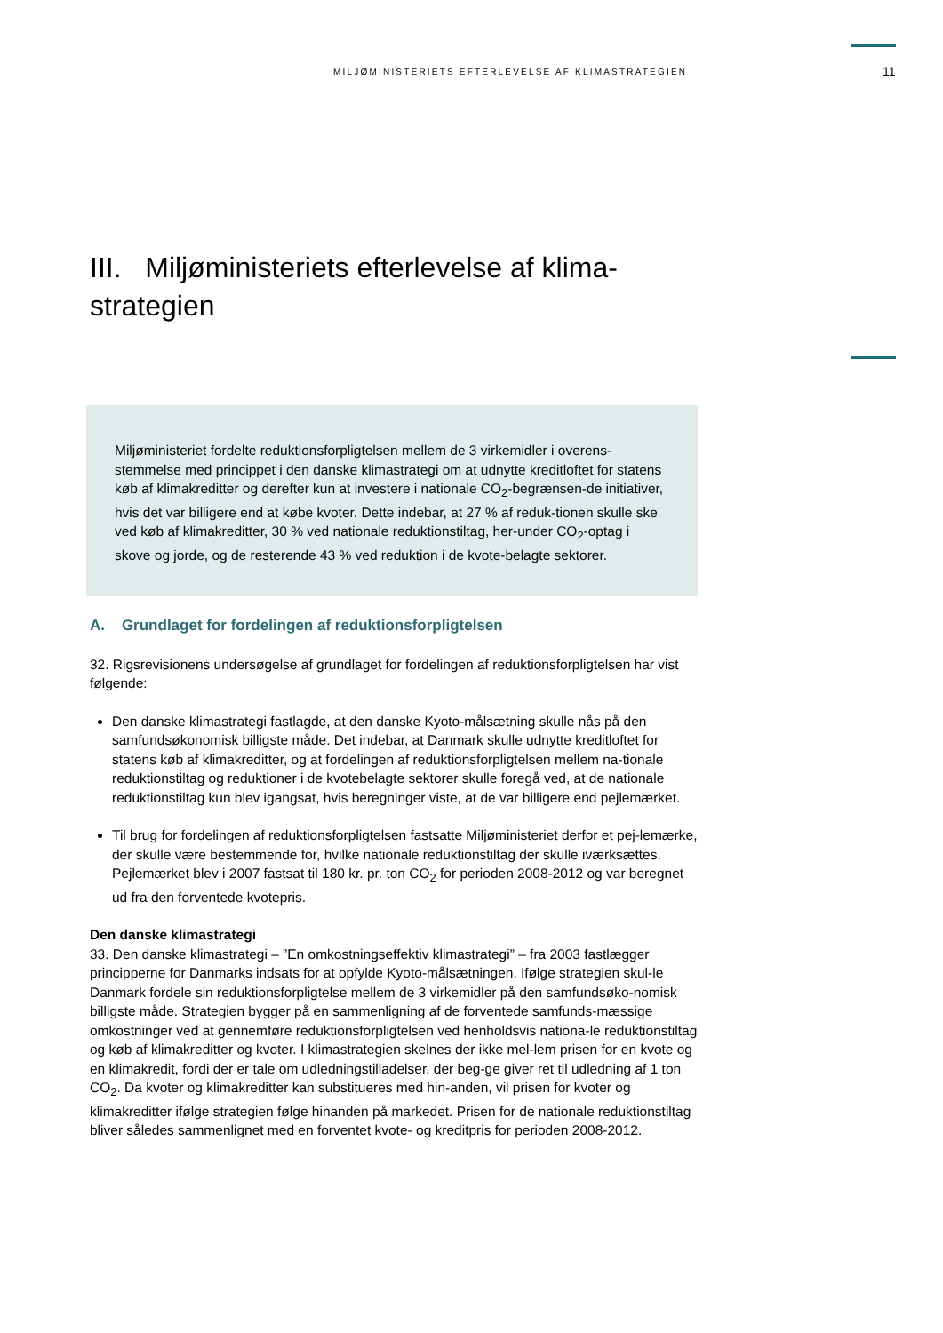MILJØMINISTERIETS EFTERLEVELSE AF KLIMASTRATEGIEN 11
III. Miljøministeriets efterlevelse af klima-
strategien
Miljøministeriet fordelte reduktionsforpligtelsen mellem de 3 virkemidler i overens-stemmelse med princippet i den danske klimastrategi om at udnytte kreditloftet for statens køb af klimakreditter og derefter kun at investere i nationale CO<sub>2</sub>-begrænsen-de initiativer, hvis det var billigere end at købe kvoter. Dette indebar, at 27 % af reduk-tionen skulle ske ved køb af klimakreditter, 30 % ved nationale reduktionstiltag, her-under CO<sub>2</sub>-optag i skove og jorde, og de resterende 43 % ved reduktion i de kvote-belagte sektorer.
A. Grundlaget for fordelingen af reduktionsforpligtelsen
32. Rigsrevisionens undersøgelse af grundlaget for fordelingen af reduktionsforpligtelsen har vist følgende:
Den danske klimastrategi fastlagde, at den danske Kyoto-målsætning skulle nås på den samfundsøkonomisk billigste måde. Det indebar, at Danmark skulle udnytte kreditloftet for statens køb af klimakreditter, og at fordelingen af reduktionsforpligtelsen mellem na-tionale reduktionstiltag og reduktioner i de kvotebelagte sektorer skulle foregå ved, at de nationale reduktionstiltag kun blev igangsat, hvis beregninger viste, at de var billigere end pejlemærket.
Til brug for fordelingen af reduktionsforpligtelsen fastsatte Miljøministeriet derfor et pej-lemærke, der skulle være bestemmende for, hvilke nationale reduktionstiltag der skulle iværksættes. Pejlemærket blev i 2007 fastsat til 180 kr. pr. ton CO<sub>2</sub> for perioden 2008-2012 og var beregnet ud fra den forventede kvotepris.
Den danske klimastrategi
33. Den danske klimastrategi – ”En omkostningseffektiv klimastrategi” – fra 2003 fastlægger principperne for Danmarks indsats for at opfylde Kyoto-målsætningen. Ifølge strategien skul-le Danmark fordele sin reduktionsforpligtelse mellem de 3 virkemidler på den samfundsøko-nomisk billigste måde. Strategien bygger på en sammenligning af de forventede samfunds-mæssige omkostninger ved at gennemføre reduktionsforpligtelsen ved henholdsvis nationa-le reduktionstiltag og køb af klimakreditter og kvoter. I klimastrategien skelnes der ikke mel-lem prisen for en kvote og en klimakredit, fordi der er tale om udledningstilladelser, der beg-ge giver ret til udledning af 1 ton CO<sub>2</sub>. Da kvoter og klimakreditter kan substitueres med hin-anden, vil prisen for kvoter og klimakreditter ifølge strategien følge hinanden på markedet. Prisen for de nationale reduktionstiltag bliver således sammenlignet med en forventet kvote- og kreditpris for perioden 2008-2012.